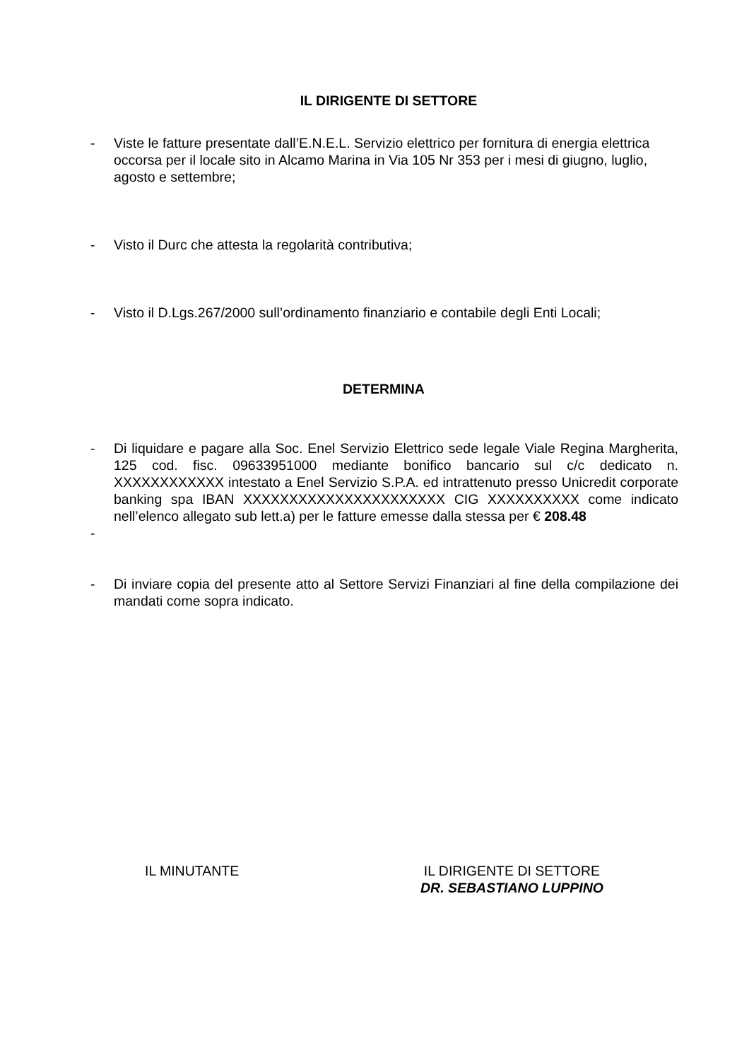IL DIRIGENTE DI SETTORE
- Viste le fatture presentate dall’E.N.E.L. Servizio elettrico per fornitura di energia elettrica occorsa per il locale sito in Alcamo Marina in Via 105 Nr 353 per i mesi di giugno, luglio, agosto e settembre;
- Visto il Durc che attesta la regolarità contributiva;
- Visto il D.Lgs.267/2000 sull’ordinamento finanziario e contabile degli Enti Locali;
DETERMINA
- Di liquidare e pagare alla Soc. Enel Servizio Elettrico sede legale Viale Regina Margherita, 125 cod. fisc. 09633951000 mediante bonifico bancario sul c/c dedicato n. XXXXXXXXXXXX intestato a Enel Servizio S.P.A. ed intrattenuto presso Unicredit corporate banking spa IBAN XXXXXXXXXXXXXXXXXXXXXX CIG XXXXXXXXXX come indicato nell’elenco allegato sub lett.a) per le fatture emesse dalla stessa per € 208.48
-
- Di inviare copia del presente atto al Settore Servizi Finanziari al fine della compilazione dei mandati come sopra indicato.
IL MINUTANTE IL DIRIGENTE DI SETTORE
DR. SEBASTIANO LUPPINO